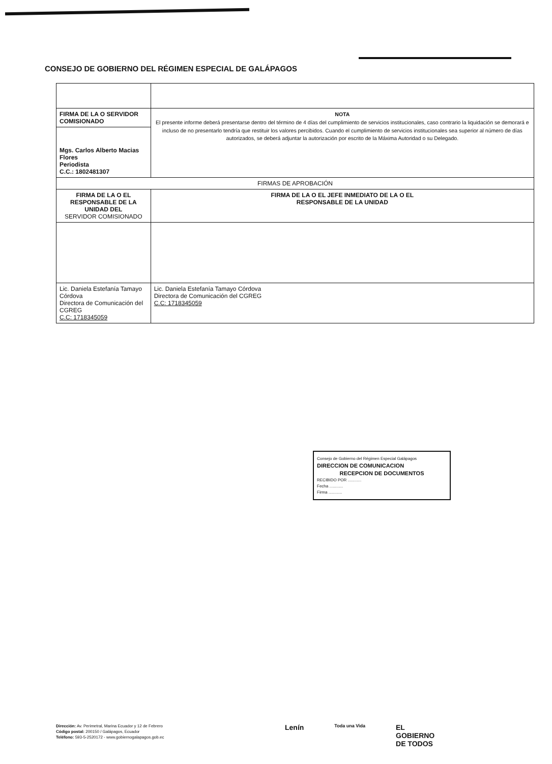CONSEJO DE GOBIERNO DEL RÉGIMEN ESPECIAL DE GALÁPAGOS
| FIRMA DE LA O SERVIDOR COMISIONADO | NOTA El presente informe deberá presentarse dentro del término de 4 días del cumplimiento de servicios institucionales, caso contrario la liquidación se demorará e incluso de no presentarlo tendría que restituir los valores percibidos. Cuando el cumplimiento de servicios institucionales sea superior al número de días autorizados, se deberá adjuntar la autorización por escrito de la Máxima Autoridad o su Delegado. |
| Mgs. Carlos Alberto Macias Flores Periodista C.C.: 1802481307 | |
| FIRMAS DE APROBACIÓN | |
| FIRMA DE LA O EL RESPONSABLE DE LA UNIDAD DEL SERVIDOR COMISIONADO | FIRMA DE LA O EL JEFE INMEDIATO DE LA O EL RESPONSABLE DE LA UNIDAD |
| Lic. Daniela Estefanía Tamayo Córdova Directora de Comunicación del CGREG C.C: 1718345059 | Lic. Daniela Estefanía Tamayo Córdova Directora de Comunicación del CGREG C.C: 1718345059 |
Consejo de Gobierno del Régimen Especial Galápagos
DIRECCION DE COMUNICACION
RECEPCION DE DOCUMENTOS
RECIBIDO POR ............
Fecha ............
Firma ............
Dirección: Av. Perimetral, Marina Ecuador y 12 de Febrero
Código postal: 200150 / Galápagos, Ecuador
Teléfono: 593-5-2520172 - www.gobiernogalapagos.gob.ec
Lenín Toda una Vida EL
GOBIERNO
DE TODOS